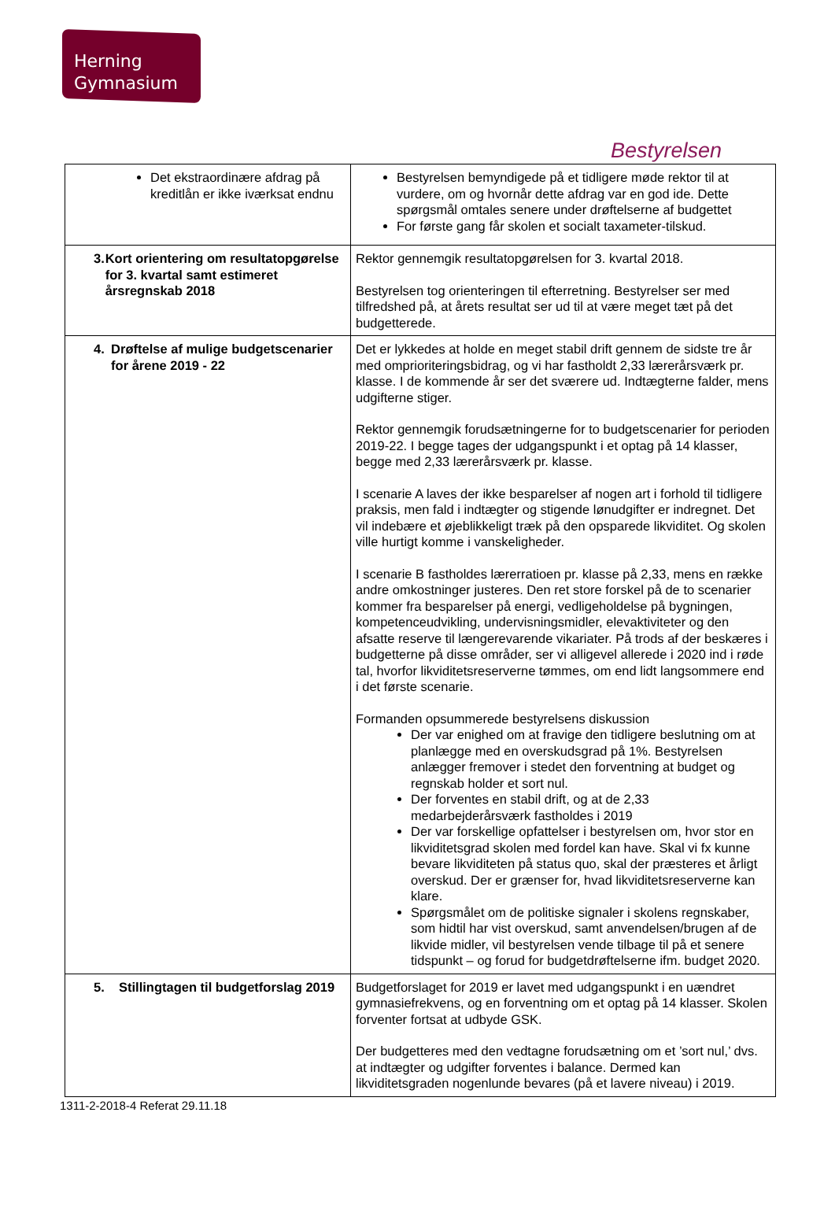Herning
Gymnasium
Bestyrelsen
| Det ekstraordinære afdrag på kreditlån er ikke iværksat endnu | Bestyrelsen bemyndigede på et tidligere møde rektor til at vurdere, om og hvornår dette afdrag var en god ide. Dette spørgsmål omtales senere under drøftelserne af budgettet For første gang får skolen et socialt taxameter-tilskud. |
| 3. Kort orientering om resultatopgørelse for 3. kvartal samt estimeret årsregnskab 2018 | Rektor gennemgik resultatopgørelsen for 3. kvartal 2018. Bestyrelsen tog orienteringen til efterretning. Bestyrelser ser med tilfredshed på, at årets resultat ser ud til at være meget tæt på det budgetterede. |
| 4. Drøftelse af mulige budgetscenarier for årene 2019 - 22 | Det er lykkedes at holde en meget stabil drift gennem de sidste tre år med omprioriteringsbidrag, og vi har fastholdt 2,33 lærerårsværk pr. klasse. I de kommende år ser det sværere ud. Indtægterne falder, mens udgifterne stiger. Rektor gennemgik forudsætningerne for to budgetscenarier for perioden 2019-22. I begge tages der udgangspunkt i et optag på 14 klasser, begge med 2,33 lærerårsværk pr. klasse. I scenarie A laves der ikke besparelser af nogen art i forhold til tidligere praksis, men fald i indtægter og stigende lønudgifter er indregnet. Det vil indebære et øjeblikkeligt træk på den opsparede likviditet. Og skolen ville hurtigt komme i vanskeligheder. I scenarie B fastholdes lærerratioen pr. klasse på 2,33, mens en række andre omkostninger justeres. Den ret store forskel på de to scenarier kommer fra besparelser på energi, vedligeholdelse på bygningen, kompetenceudvikling, undervisningsmidler, elevaktiviteter og den afsatte reserve til længerevarende vikariater. På trods af der beskæres i budgetterne på disse områder, ser vi alligevel allerede i 2020 ind i røde tal, hvorfor likviditetsreserverne tømmes, om end lidt langsommere end i det første scenarie. Formanden opsummerede bestyrelsens diskussion Der var enighed om at fravige den tidligere beslutning om at planlægge med en overskudsgrad på 1%. Bestyrelsen anlægger fremover i stedet den forventning at budget og regnskab holder et sort nul. Der forventes en stabil drift, og at de 2,33 medarbejderårsværk fastholdes i 2019 Der var forskellige opfattelser i bestyrelsen om, hvor stor en likviditetsgrad skolen med fordel kan have. Skal vi fx kunne bevare likviditeten på status quo, skal der præsteres et årligt overskud. Der er grænser for, hvad likviditetsreserverne kan klare. Spørgsmålet om de politiske signaler i skolens regnskaber, som hidtil har vist overskud, samt anvendelsen/brugen af de likvide midler, vil bestyrelsen vende tilbage til på et senere tidspunkt – og forud for budgetdrøftelserne ifm. budget 2020. |
| 5. Stillingtagen til budgetforslag 2019 | Budgetforslaget for 2019 er lavet med udgangspunkt i en uændret gymnasiefrekvens, og en forventning om et optag på 14 klasser. Skolen forventer fortsat at udbyde GSK. Der budgetteres med den vedtagne forudsætning om et ’sort nul,’ dvs. at indtægter og udgifter forventes i balance. Dermed kan likviditetsgraden nogenlunde bevares (på et lavere niveau) i 2019. |
1311-2-2018-4 Referat 29.11.18